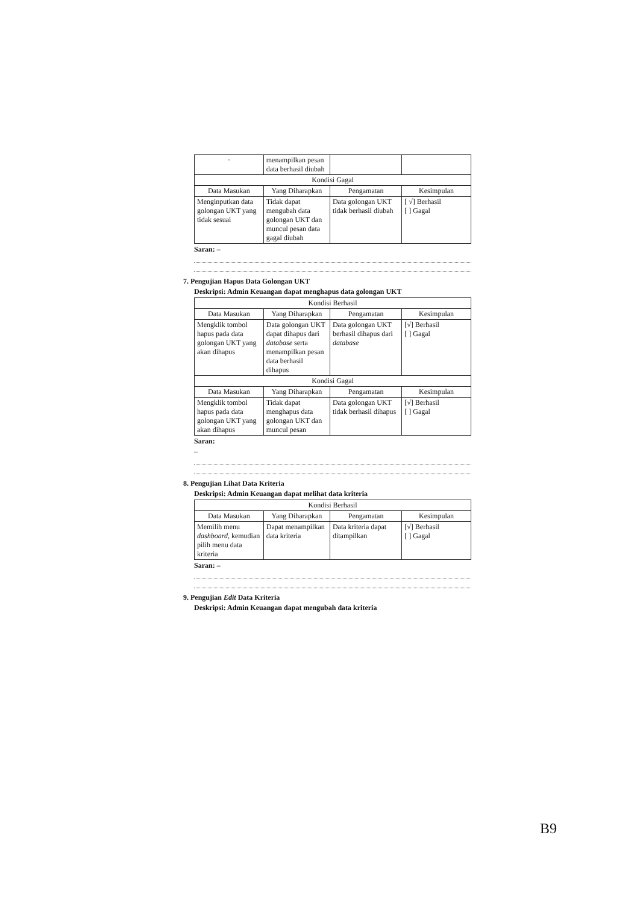| · | menampilkan pesan data berhasil diubah | | |
| Kondisi Gagal | | | |
| Data Masukan | Yang Diharapkan | Pengamatan | Kesimpulan |
| Menginputkan data golongan UKT yang tidak sesuai | Tidak dapat mengubah data golongan UKT dan muncul pesan data gagal diubah | Data golongan UKT tidak berhasil diubah | [ √] Berhasil [ ] Gagal |
Saran: –
7. Pengujian Hapus Data Golongan UKT
Deskripsi: Admin Keuangan dapat menghapus data golongan UKT
| Kondisi Berhasil | | | |
| --- | --- | --- | --- |
| Data Masukan | Yang Diharapkan | Pengamatan | Kesimpulan |
| Mengklik tombol hapus pada data golongan UKT yang akan dihapus | Data golongan UKT dapat dihapus dari database serta menampilkan pesan data berhasil dihapus | Data golongan UKT berhasil dihapus dari database | [√] Berhasil [ ] Gagal |
| Kondisi Gagal | | | |
| Data Masukan | Yang Diharapkan | Pengamatan | Kesimpulan |
| Mengklik tombol hapus pada data golongan UKT yang akan dihapus | Tidak dapat menghapus data golongan UKT dan muncul pesan | Data golongan UKT tidak berhasil dihapus | [√] Berhasil [ ] Gagal |
Saran:
–
8. Pengujian Lihat Data Kriteria
Deskripsi: Admin Keuangan dapat melihat data kriteria
| Kondisi Berhasil | | | |
| --- | --- | --- | --- |
| Data Masukan | Yang Diharapkan | Pengamatan | Kesimpulan |
| Memilih menu dashboard , kemudian pilih menu data kriteria | Dapat menampilkan data kriteria | Data kriteria dapat ditampilkan | [√] Berhasil [ ] Gagal |
Saran: –
9. Pengujian Edit Data Kriteria
Deskripsi: Admin Keuangan dapat mengubah data kriteria
B9